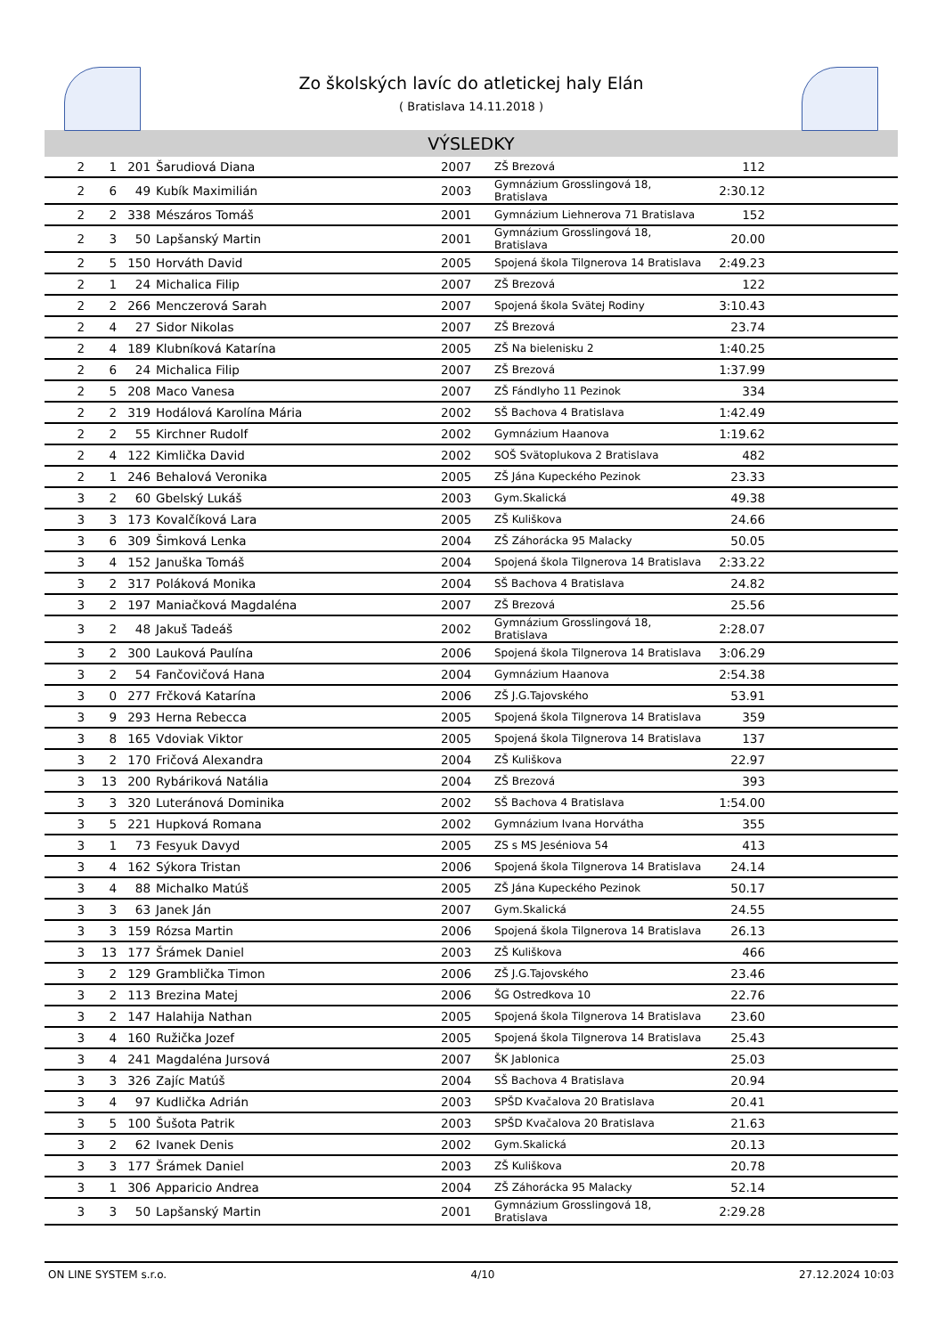Zo školských lavíc do atletickej haly Elán
( Bratislava 14.11.2018 )
VÝSLEDKY
| 2 | 1 | 201 | Šarudiová Diana | 2007 | ZŠ Brezová | 112 | |
| 2 | 6 | 49 | Kubík Maximilián | 2003 | Gymnázium Grosslingová 18, Bratislava | 2:30.12 | |
| 2 | 2 | 338 | Mészáros Tomáš | 2001 | Gymnázium Liehnerova 71 Bratislava | 152 | |
| 2 | 3 | 50 | Lapšanský Martin | 2001 | Gymnázium Grosslingová 18, Bratislava | 20.00 | |
| 2 | 5 | 150 | Horváth David | 2005 | Spojená škola Tilgnerova 14 Bratislava | 2:49.23 | |
| 2 | 1 | 24 | Michalica Filip | 2007 | ZŠ Brezová | 122 | |
| 2 | 2 | 266 | Menczerová Sarah | 2007 | Spojená škola Svätej Rodiny | 3:10.43 | |
| 2 | 4 | 27 | Sidor Nikolas | 2007 | ZŠ Brezová | 23.74 | |
| 2 | 4 | 189 | Klubníková Katarína | 2005 | ZŠ Na bielenisku 2 | 1:40.25 | |
| 2 | 6 | 24 | Michalica Filip | 2007 | ZŠ Brezová | 1:37.99 | |
| 2 | 5 | 208 | Maco Vanesa | 2007 | ZŠ Fándlyho 11 Pezinok | 334 | |
| 2 | 2 | 319 | Hodálová Karolína Mária | 2002 | SŠ Bachova 4 Bratislava | 1:42.49 | |
| 2 | 2 | 55 | Kirchner Rudolf | 2002 | Gymnázium Haanova | 1:19.62 | |
| 2 | 4 | 122 | Kimlička David | 2002 | SOŠ Svätoplukova 2 Bratislava | 482 | |
| 2 | 1 | 246 | Behalová Veronika | 2005 | ZŠ Jána Kupeckého Pezinok | 23.33 | |
| 3 | 2 | 60 | Gbelský Lukáš | 2003 | Gym.Skalická | 49.38 | |
| 3 | 3 | 173 | Kovalčíková Lara | 2005 | ZŠ Kuliškova | 24.66 | |
| 3 | 6 | 309 | Šimková Lenka | 2004 | ZŠ Záhorácka 95 Malacky | 50.05 | |
| 3 | 4 | 152 | Januška Tomáš | 2004 | Spojená škola Tilgnerova 14 Bratislava | 2:33.22 | |
| 3 | 2 | 317 | Poláková Monika | 2004 | SŠ Bachova 4 Bratislava | 24.82 | |
| 3 | 2 | 197 | Maniačková Magdaléna | 2007 | ZŠ Brezová | 25.56 | |
| 3 | 2 | 48 | Jakuš Tadeáš | 2002 | Gymnázium Grosslingová 18, Bratislava | 2:28.07 | |
| 3 | 2 | 300 | Lauková Paulína | 2006 | Spojená škola Tilgnerova 14 Bratislava | 3:06.29 | |
| 3 | 2 | 54 | Fančovičová Hana | 2004 | Gymnázium Haanova | 2:54.38 | |
| 3 | 0 | 277 | Frčková Katarína | 2006 | ZŠ J.G.Tajovského | 53.91 | |
| 3 | 9 | 293 | Herna Rebecca | 2005 | Spojená škola Tilgnerova 14 Bratislava | 359 | |
| 3 | 8 | 165 | Vdoviak Viktor | 2005 | Spojená škola Tilgnerova 14 Bratislava | 137 | |
| 3 | 2 | 170 | Fričová Alexandra | 2004 | ZŠ Kuliškova | 22.97 | |
| 3 | 13 | 200 | Rybáriková Natália | 2004 | ZŠ Brezová | 393 | |
| 3 | 3 | 320 | Luteránová Dominika | 2002 | SŠ Bachova 4 Bratislava | 1:54.00 | |
| 3 | 5 | 221 | Hupková Romana | 2002 | Gymnázium Ivana Horvátha | 355 | |
| 3 | 1 | 73 | Fesyuk Davyd | 2005 | ZS s MS Jeséniova 54 | 413 | |
| 3 | 4 | 162 | Sýkora Tristan | 2006 | Spojená škola Tilgnerova 14 Bratislava | 24.14 | |
| 3 | 4 | 88 | Michalko Matúš | 2005 | ZŠ Jána Kupeckého Pezinok | 50.17 | |
| 3 | 3 | 63 | Janek Ján | 2007 | Gym.Skalická | 24.55 | |
| 3 | 3 | 159 | Rózsa Martin | 2006 | Spojená škola Tilgnerova 14 Bratislava | 26.13 | |
| 3 | 13 | 177 | Šrámek Daniel | 2003 | ZŠ Kuliškova | 466 | |
| 3 | 2 | 129 | Gramblička Timon | 2006 | ZŠ J.G.Tajovského | 23.46 | |
| 3 | 2 | 113 | Brezina Matej | 2006 | ŠG Ostredkova 10 | 22.76 | |
| 3 | 2 | 147 | Halahija Nathan | 2005 | Spojená škola Tilgnerova 14 Bratislava | 23.60 | |
| 3 | 4 | 160 | Ružička Jozef | 2005 | Spojená škola Tilgnerova 14 Bratislava | 25.43 | |
| 3 | 4 | 241 | Magdaléna Jursová | 2007 | ŠK Jablonica | 25.03 | |
| 3 | 3 | 326 | Zajíc Matúš | 2004 | SŠ Bachova 4 Bratislava | 20.94 | |
| 3 | 4 | 97 | Kudlička Adrián | 2003 | SPŠD Kvačalova 20 Bratislava | 20.41 | |
| 3 | 5 | 100 | Šušota Patrik | 2003 | SPŠD Kvačalova 20 Bratislava | 21.63 | |
| 3 | 2 | 62 | Ivanek Denis | 2002 | Gym.Skalická | 20.13 | |
| 3 | 3 | 177 | Šrámek Daniel | 2003 | ZŠ Kuliškova | 20.78 | |
| 3 | 1 | 306 | Apparicio Andrea | 2004 | ZŠ Záhorácka 95 Malacky | 52.14 | |
| 3 | 3 | 50 | Lapšanský Martin | 2001 | Gymnázium Grosslingová 18, Bratislava | 2:29.28 | |
ON LINE SYSTEM s.r.o. 4/10 27.12.2024 10:03